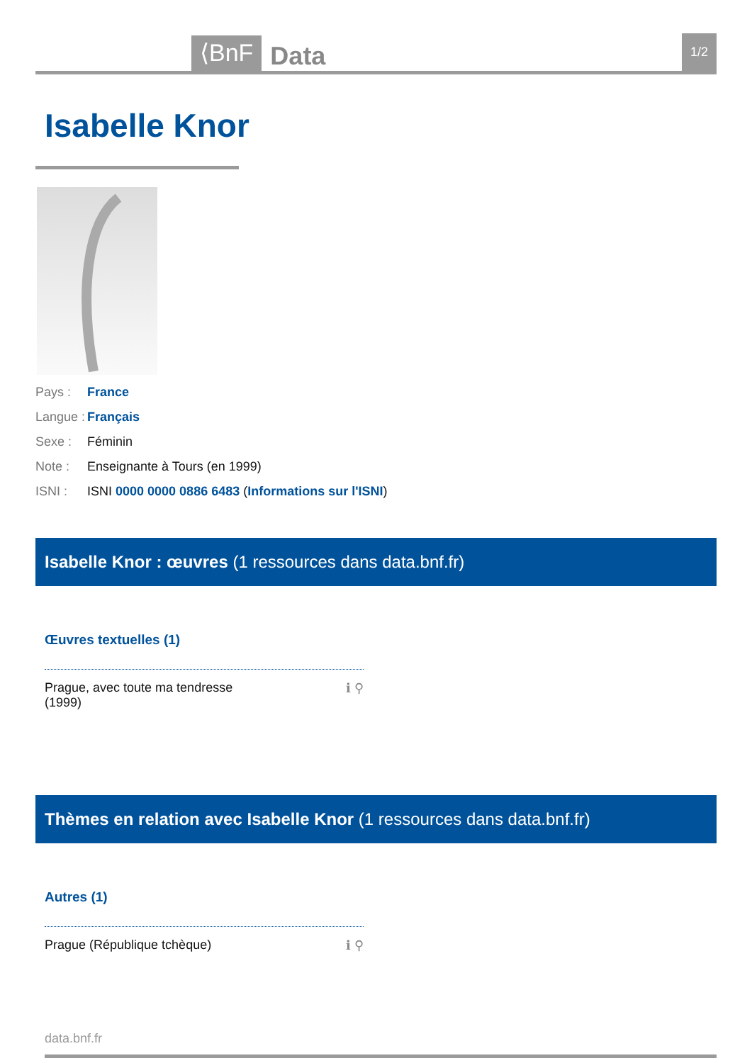⟨BnF
Data
1/2
Isabelle Knor
Pays : France
Langue : Français
Sexe : Féminin
Note : Enseignante à Tours (en 1999)
ISNI : ISNI 0000 0000 0886 6483 (Informations sur l'ISNI)
Isabelle Knor : œuvres (1 ressources dans data.bnf.fr)
Œuvres textuelles (1)
Prague, avec toute ma tendresse
(1999) ℹ ⚲
Thèmes en relation avec Isabelle Knor (1 ressources dans data.bnf.fr)
Autres (1)
Prague (République tchèque) ℹ ⚲
data.bnf.fr